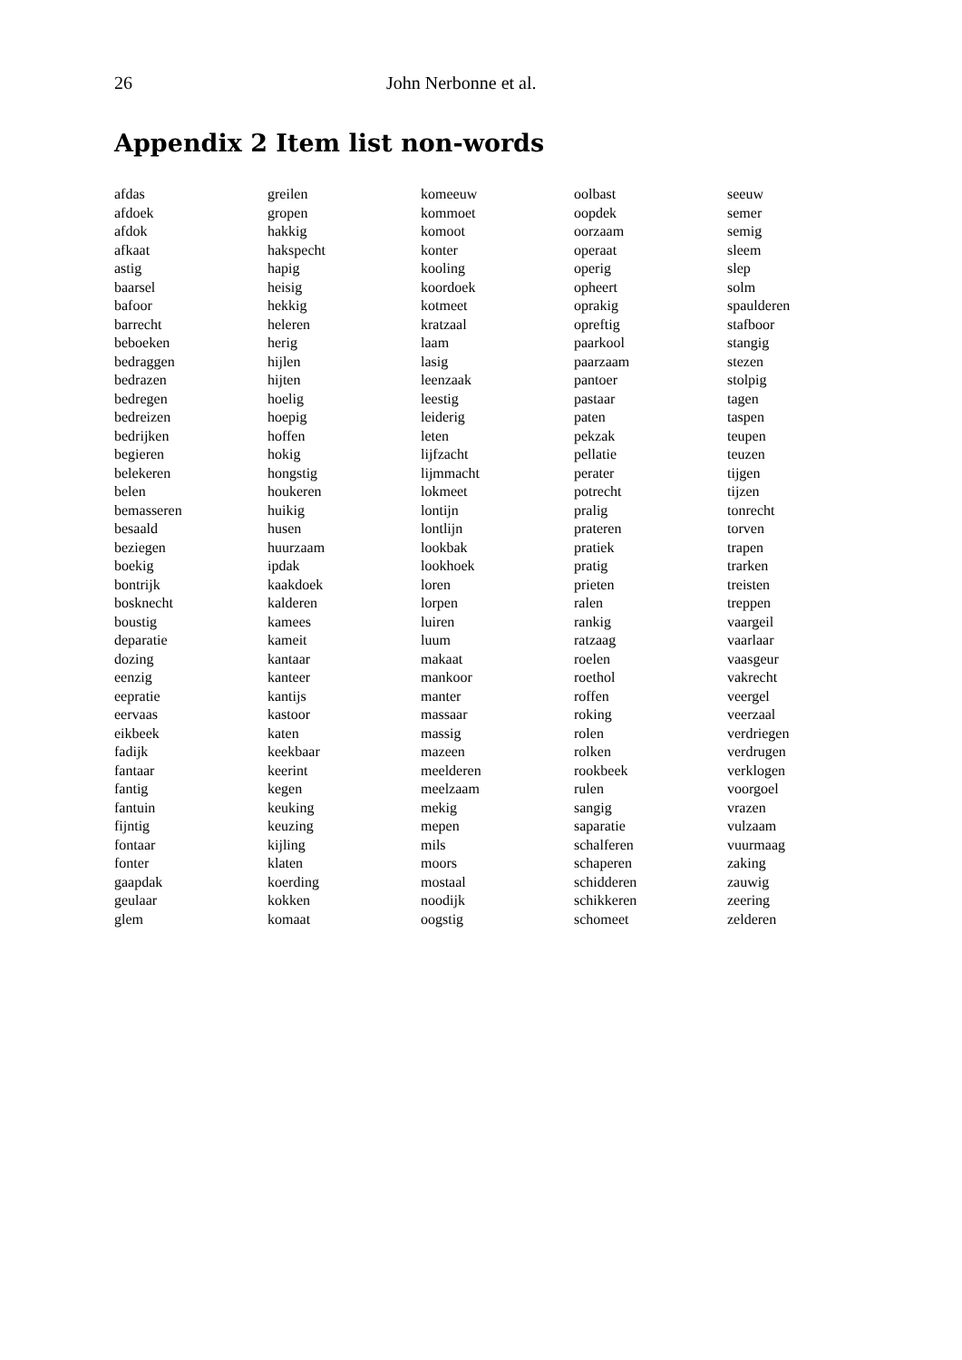26 John Nerbonne et al.
Appendix 2 Item list non-words
| afdas | greilen | komeeuw | oolbast | seeuw |
| afdoek | gropen | kommoet | oopdek | semer |
| afdok | hakkig | komoot | oorzaam | semig |
| afkaat | hakspecht | konter | operaat | sleem |
| astig | hapig | kooling | operig | slep |
| baarsel | heisig | koordoek | opheert | solm |
| bafoor | hekkig | kotmeet | oprakig | spaulderen |
| barrecht | heleren | kratzaal | opreftig | stafboor |
| beboeken | herig | laam | paarkool | stangig |
| bedraggen | hijlen | lasig | paarzaam | stezen |
| bedrazen | hijten | leenzaak | pantoer | stolpig |
| bedregen | hoelig | leestig | pastaar | tagen |
| bedreizen | hoepig | leiderig | paten | taspen |
| bedrijken | hoffen | leten | pekzak | teupen |
| begieren | hokig | lijfzacht | pellatie | teuzen |
| belekeren | hongstig | lijmmacht | perater | tijgen |
| belen | houkeren | lokmeet | potrecht | tijzen |
| bemasseren | huikig | lontijn | pralig | tonrecht |
| besaald | husen | lontlijn | prateren | torven |
| beziegen | huurzaam | lookbak | pratiek | trapen |
| boekig | ipdak | lookhoek | pratig | trarken |
| bontrijk | kaakdoek | loren | prieten | treisten |
| bosknecht | kalderen | lorpen | ralen | treppen |
| boustig | kamees | luiren | rankig | vaargeil |
| deparatie | kameit | luum | ratzaag | vaarlaar |
| dozing | kantaar | makaat | roelen | vaasgeur |
| eenzig | kanteer | mankoor | roethol | vakrecht |
| eepratie | kantijs | manter | roffen | veergel |
| eervaas | kastoor | massaar | roking | veerzaal |
| eikbeek | katen | massig | rolen | verdriegen |
| fadijk | keekbaar | mazeen | rolken | verdrugen |
| fantaar | keerint | meelderen | rookbeek | verklogen |
| fantig | kegen | meelzaam | rulen | voorgoel |
| fantuin | keuking | mekig | sangig | vrazen |
| fijntig | keuzing | mepen | saparatie | vulzaam |
| fontaar | kijling | mils | schalferen | vuurmaag |
| fonter | klaten | moors | schaperen | zaking |
| gaapdak | koerding | mostaal | schidderen | zauwig |
| geulaar | kokken | noodijk | schikkeren | zeering |
| glem | komaat | oogstig | schomeet | zelderen |